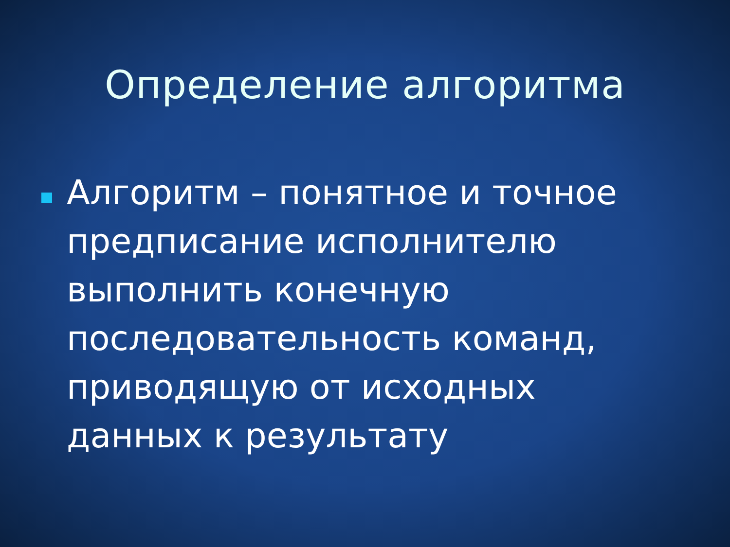Определение алгоритма
Алгоритм – понятное и точное предписание исполнителю выполнить конечную последовательность команд, приводящую от исходных данных к результату